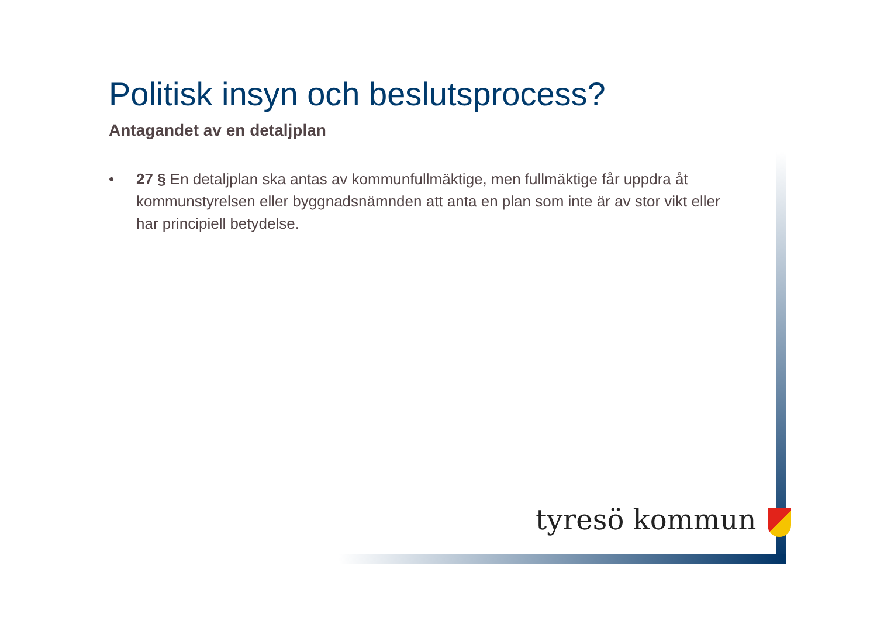Politisk insyn och beslutsprocess?
Antagandet av en detaljplan
• 27 § En detaljplan ska antas av kommunfullmäktige, men fullmäktige får uppdra åt kommunstyrelsen eller byggnadsnämnden att anta en plan som inte är av stor vikt eller har principiell betydelse.
tyresö kommun